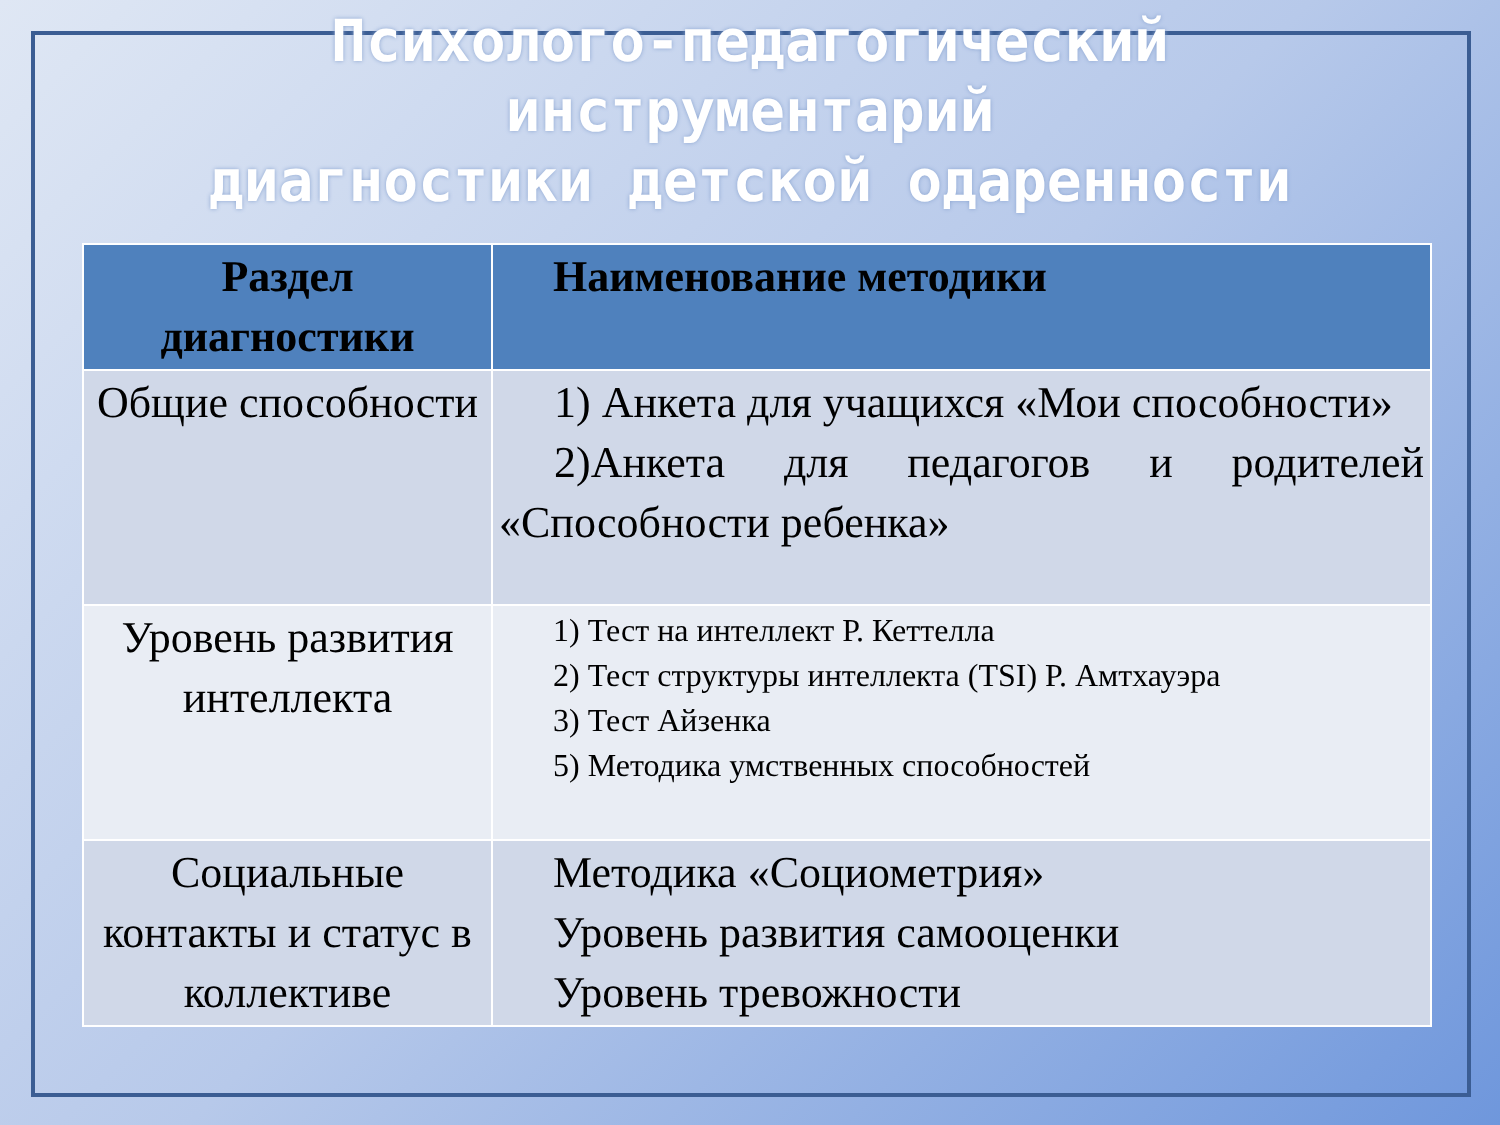Психолого-педагогический
инструментарий
диагностики детской одаренности
| Раздел диагностики | Наименование методики |
| --- | --- |
| Общие способности | 1) Анкета для учащихся «Мои способности» 2)Анкета для педагогов и родителей «Способности ребенка» |
| Уровень развития интеллекта | 1) Тест на интеллект Р. Кеттелла 2) Тест структуры интеллекта (TSI) Р. Амтхауэра 3) Тест Айзенка 5) Методика умственных способностей |
| Социальные контакты и статус в коллективе | Методика «Социометрия» Уровень развития самооценки Уровень тревожности |